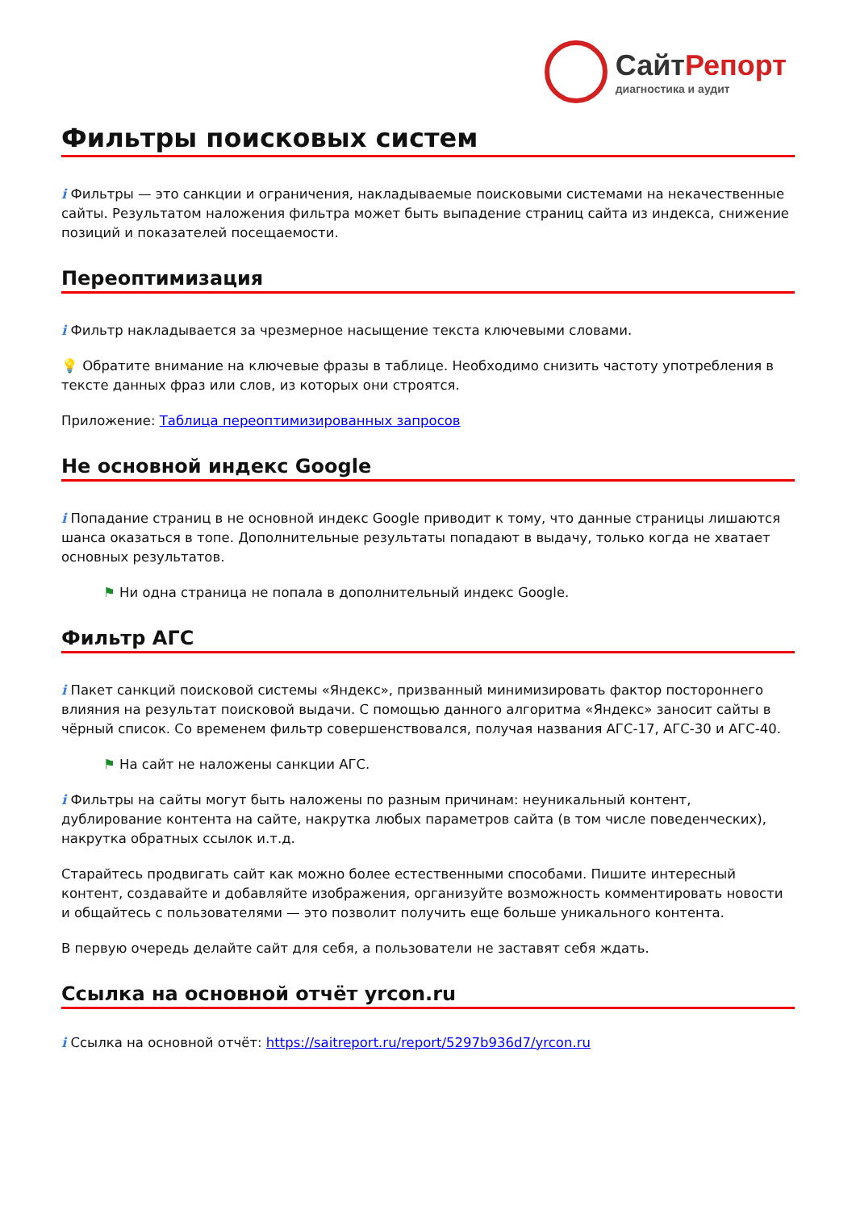СайтРепорт
диагностика и аудит
Фильтры поисковых систем
i Фильтры — это санкции и ограничения, накладываемые поисковыми системами на некачественные сайты. Результатом наложения фильтра может быть выпадение страниц сайта из индекса, снижение позиций и показателей посещаемости.
Переоптимизация
i Фильтр накладывается за чрезмерное насыщение текста ключевыми словами.
💡 Обратите внимание на ключевые фразы в таблице. Необходимо снизить частоту употребления в тексте данных фраз или слов, из которых они строятся.
Приложение: Таблица переоптимизированных запросов
Не основной индекс Google
i Попадание страниц в не основной индекс Google приводит к тому, что данные страницы лишаются шанса оказаться в топе. Дополнительные результаты попадают в выдачу, только когда не хватает основных результатов.
⚑ Ни одна страница не попала в дополнительный индекс Google.
Фильтр АГС
i Пакет санкций поисковой системы «Яндекс», призванный минимизировать фактор постороннего влияния на результат поисковой выдачи. С помощью данного алгоритма «Яндекс» заносит сайты в чёрный список. Со временем фильтр совершенствовался, получая названия АГС-17, АГС-30 и АГС-40.
⚑ На сайт не наложены санкции АГС.
i Фильтры на сайты могут быть наложены по разным причинам: неуникальный контент, дублирование контента на сайте, накрутка любых параметров сайта (в том числе поведенческих), накрутка обратных ссылок и.т.д.
Старайтесь продвигать сайт как можно более естественными способами. Пишите интересный контент, создавайте и добавляйте изображения, организуйте возможность комментировать новости и общайтесь с пользователями — это позволит получить еще больше уникального контента.
В первую очередь делайте сайт для себя, а пользователи не заставят себя ждать.
Ссылка на основной отчёт yrcon.ru
i Ссылка на основной отчёт: https://saitreport.ru/report/5297b936d7/yrcon.ru